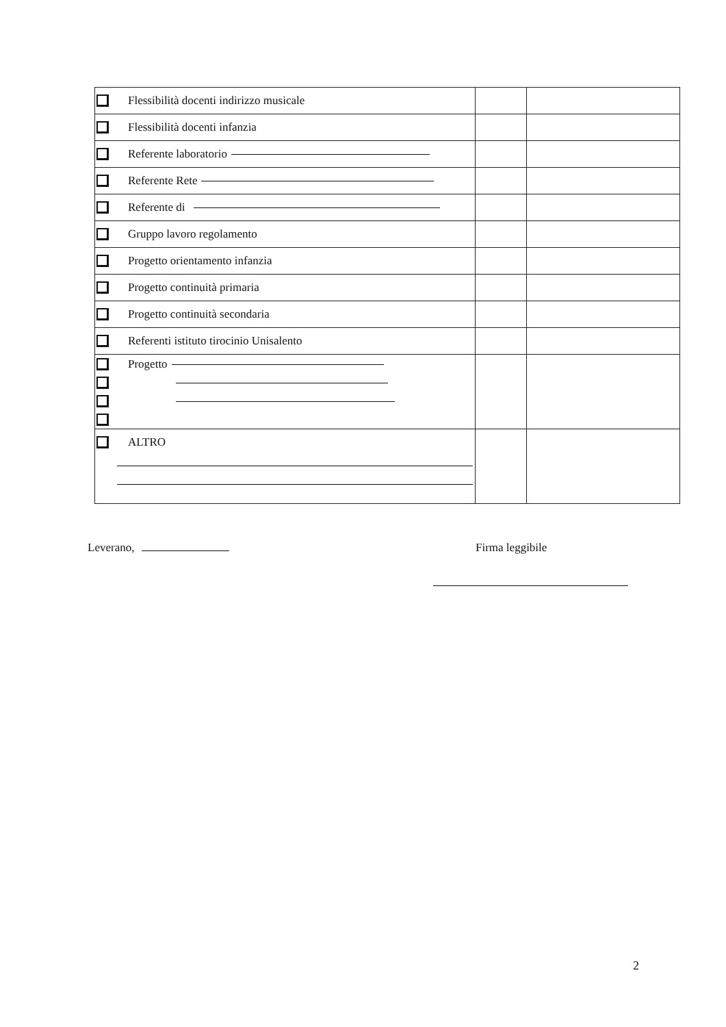| Flessibilità docenti indirizzo musicale | | |
| Flessibilità docenti infanzia | | |
| Referente laboratorio | | |
| Referente Rete | | |
| Referente di | | |
| Gruppo lavoro regolamento | | |
| Progetto orientamento infanzia | | |
| Progetto continuità primaria | | |
| Progetto continuità secondaria | | |
| Referenti istituto tirocinio Unisalento | | |
| Progetto | | |
| ALTRO | | |
Leverano, Firma leggibile
2